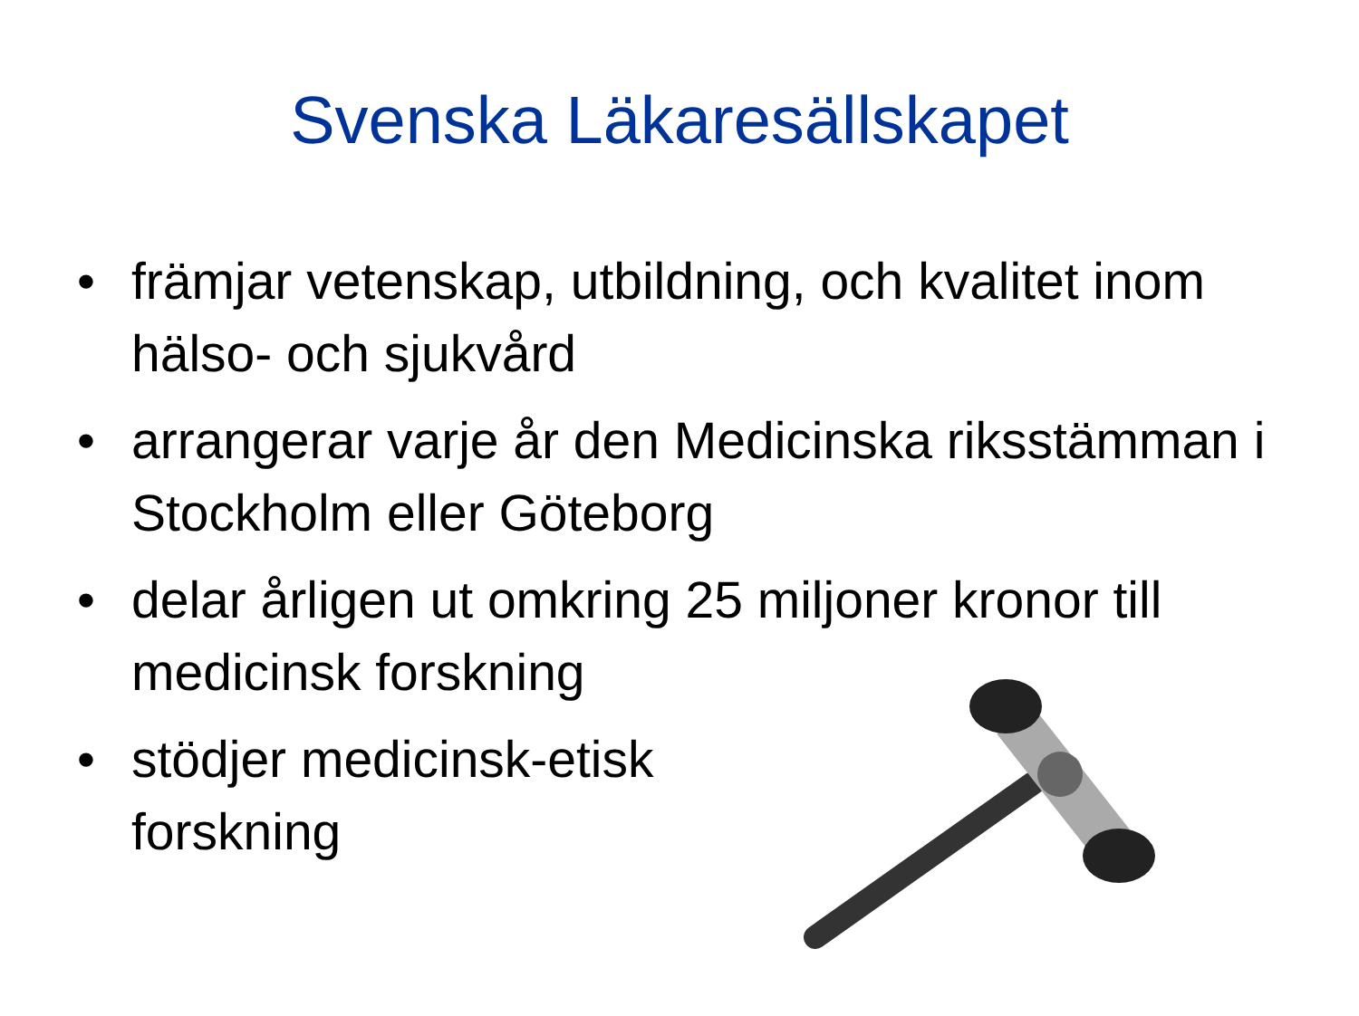Svenska Läkaresällskapet
• främjar vetenskap, utbildning, och kvalitet inom hälso- och sjukvård
• arrangerar varje år den Medicinska riksstämman i Stockholm eller Göteborg
• delar årligen ut omkring 25 miljoner kronor till medicinsk forskning
• stödjer medicinsk-etisk
forskning